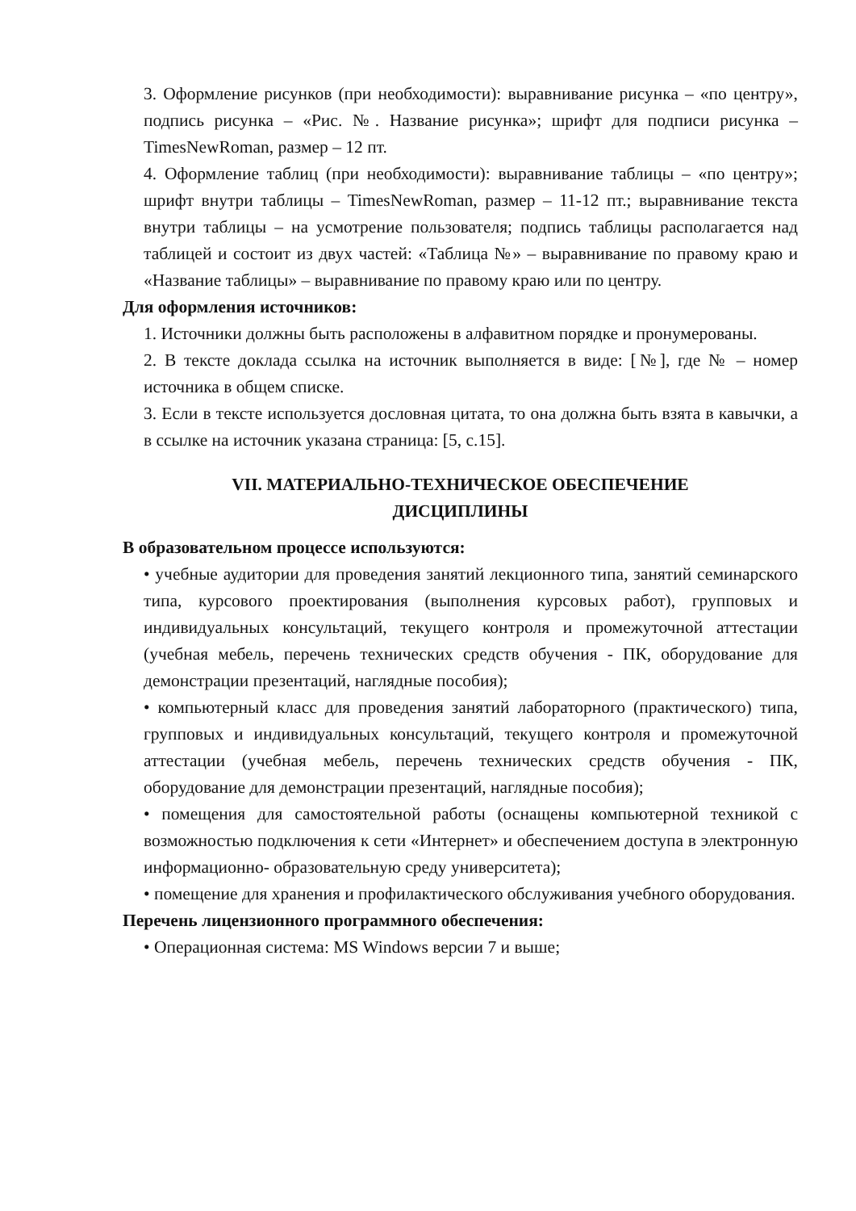3. Оформление рисунков (при необходимости): выравнивание рисунка – «по центру», подпись рисунка – «Рис. №. Название рисунка»; шрифт для подписи рисунка – TimesNewRoman, размер – 12 пт.
4. Оформление таблиц (при необходимости): выравнивание таблицы – «по центру»; шрифт внутри таблицы – TimesNewRoman, размер – 11-12 пт.; выравнивание текста внутри таблицы – на усмотрение пользователя; подпись таблицы располагается над таблицей и состоит из двух частей: «Таблица №» – выравнивание по правому краю и «Название таблицы» – выравнивание по правому краю или по центру.
Для оформления источников:
1. Источники должны быть расположены в алфавитном порядке и пронумерованы.
2. В тексте доклада ссылка на источник выполняется в виде: [№], где № – номер источника в общем списке.
3. Если в тексте используется дословная цитата, то она должна быть взята в кавычки, а в ссылке на источник указана страница: [5, с.15].
VII. МАТЕРИАЛЬНО-ТЕХНИЧЕСКОЕ ОБЕСПЕЧЕНИЕ
ДИСЦИПЛИНЫ
В образовательном процессе используются:
• учебные аудитории для проведения занятий лекционного типа, занятий семинарского типа, курсового проектирования (выполнения курсовых работ), групповых и индивидуальных консультаций, текущего контроля и промежуточной аттестации (учебная мебель, перечень технических средств обучения - ПК, оборудование для демонстрации презентаций, наглядные пособия);
• компьютерный класс для проведения занятий лабораторного (практического) типа, групповых и индивидуальных консультаций, текущего контроля и промежуточной аттестации (учебная мебель, перечень технических средств обучения - ПК, оборудование для демонстрации презентаций, наглядные пособия);
• помещения для самостоятельной работы (оснащены компьютерной техникой с возможностью подключения к сети «Интернет» и обеспечением доступа в электронную информационно- образовательную среду университета);
• помещение для хранения и профилактического обслуживания учебного оборудования.
Перечень лицензионного программного обеспечения:
• Операционная система: MS Windows версии 7 и выше;